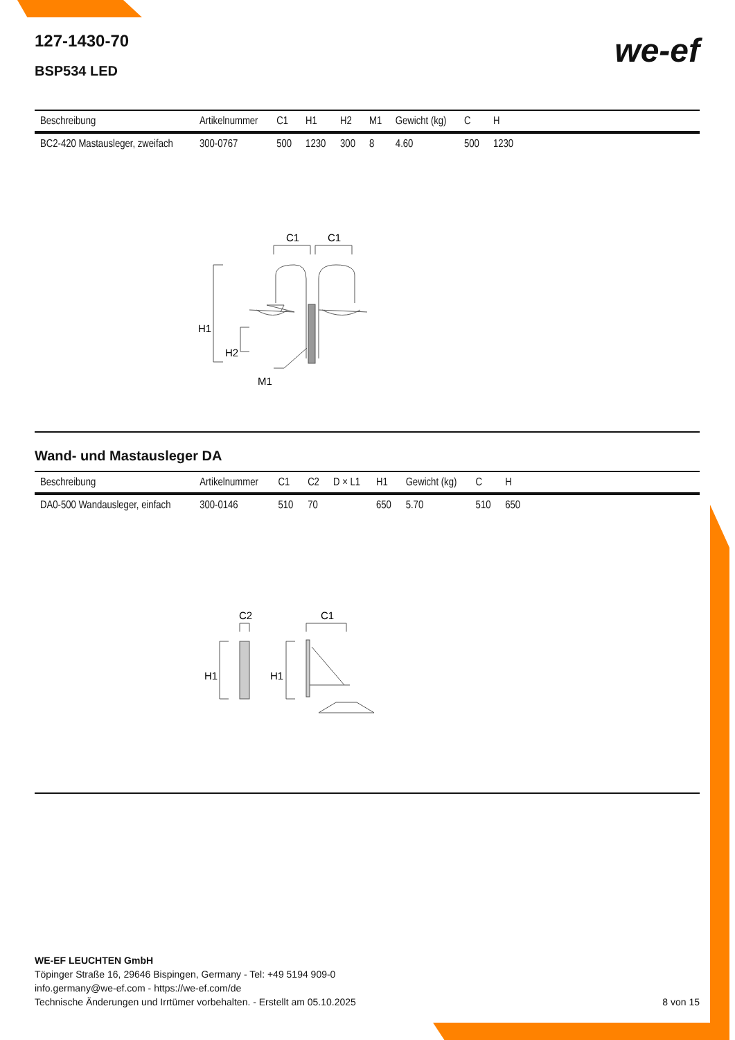we-ef
127-1430-70
BSP534 LED
| Beschreibung | Artikelnummer | C1 | H1 | H2 | M1 | Gewicht (kg) | C | H | |
| --- | --- | --- | --- | --- | --- | --- | --- | --- | --- |
| BC2-420 Mastausleger, zweifach | 300-0767 | 500 | 1230 | 300 | 8 | 4.60 | 500 | 1230 | |
C1
C1
H1
H2
M1
Wand- und Mastausleger DA
| Beschreibung | Artikelnummer | C1 | C2 | D × L1 | H1 | Gewicht (kg) | C | H | |
| --- | --- | --- | --- | --- | --- | --- | --- | --- | --- |
| DA0-500 Wandausleger, einfach | 300-0146 | 510 | 70 | | 650 | 5.70 | 510 | 650 | |
C2
C1
H1
H1
WE-EF LEUCHTEN GmbH
Töpinger Straße 16, 29646 Bispingen, Germany - Tel: +49 5194 909-0
info.germany@we-ef.com - https://we-ef.com/de
Technische Änderungen und Irrtümer vorbehalten. - Erstellt am 05.10.2025 8 von 15